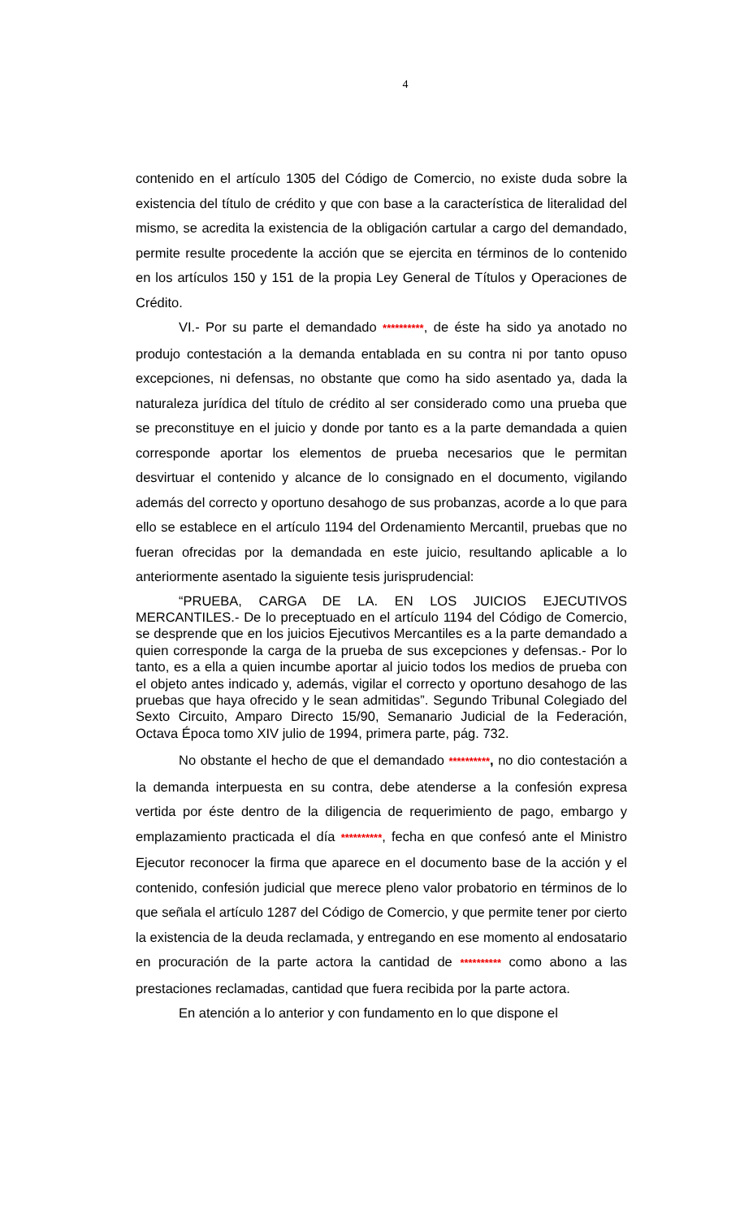4
contenido en el artículo 1305 del Código de Comercio, no existe duda sobre la existencia del título de crédito y que con base a la característica de literalidad del mismo, se acredita la existencia de la obligación cartular a cargo del demandado, permite resulte procedente la acción que se ejercita en términos de lo contenido en los artículos 150 y 151 de la propia Ley General de Títulos y Operaciones de Crédito.
VI.- Por su parte el demandado **********, de éste ha sido ya anotado no produjo contestación a la demanda entablada en su contra ni por tanto opuso excepciones, ni defensas, no obstante que como ha sido asentado ya, dada la naturaleza jurídica del título de crédito al ser considerado como una prueba que se preconstituye en el juicio y donde por tanto es a la parte demandada a quien corresponde aportar los elementos de prueba necesarios que le permitan desvirtuar el contenido y alcance de lo consignado en el documento, vigilando además del correcto y oportuno desahogo de sus probanzas, acorde a lo que para ello se establece en el artículo 1194 del Ordenamiento Mercantil, pruebas que no fueran ofrecidas por la demandada en este juicio, resultando aplicable a lo anteriormente asentado la siguiente tesis jurisprudencial:
“PRUEBA, CARGA DE LA. EN LOS JUICIOS EJECUTIVOS MERCANTILES.- De lo preceptuado en el artículo 1194 del Código de Comercio, se desprende que en los juicios Ejecutivos Mercantiles es a la parte demandado a quien corresponde la carga de la prueba de sus excepciones y defensas.- Por lo tanto, es a ella a quien incumbe aportar al juicio todos los medios de prueba con el objeto antes indicado y, además, vigilar el correcto y oportuno desahogo de las pruebas que haya ofrecido y le sean admitidas”. Segundo Tribunal Colegiado del Sexto Circuito, Amparo Directo 15/90, Semanario Judicial de la Federación, Octava Época tomo XIV julio de 1994, primera parte, pág. 732.
No obstante el hecho de que el demandado **********, no dio contestación a la demanda interpuesta en su contra, debe atenderse a la confesión expresa vertida por éste dentro de la diligencia de requerimiento de pago, embargo y emplazamiento practicada el día **********, fecha en que confesó ante el Ministro Ejecutor reconocer la firma que aparece en el documento base de la acción y el contenido, confesión judicial que merece pleno valor probatorio en términos de lo que señala el artículo 1287 del Código de Comercio, y que permite tener por cierto la existencia de la deuda reclamada, y entregando en ese momento al endosatario en procuración de la parte actora la cantidad de ********** como abono a las prestaciones reclamadas, cantidad que fuera recibida por la parte actora.
En atención a lo anterior y con fundamento en lo que dispone el